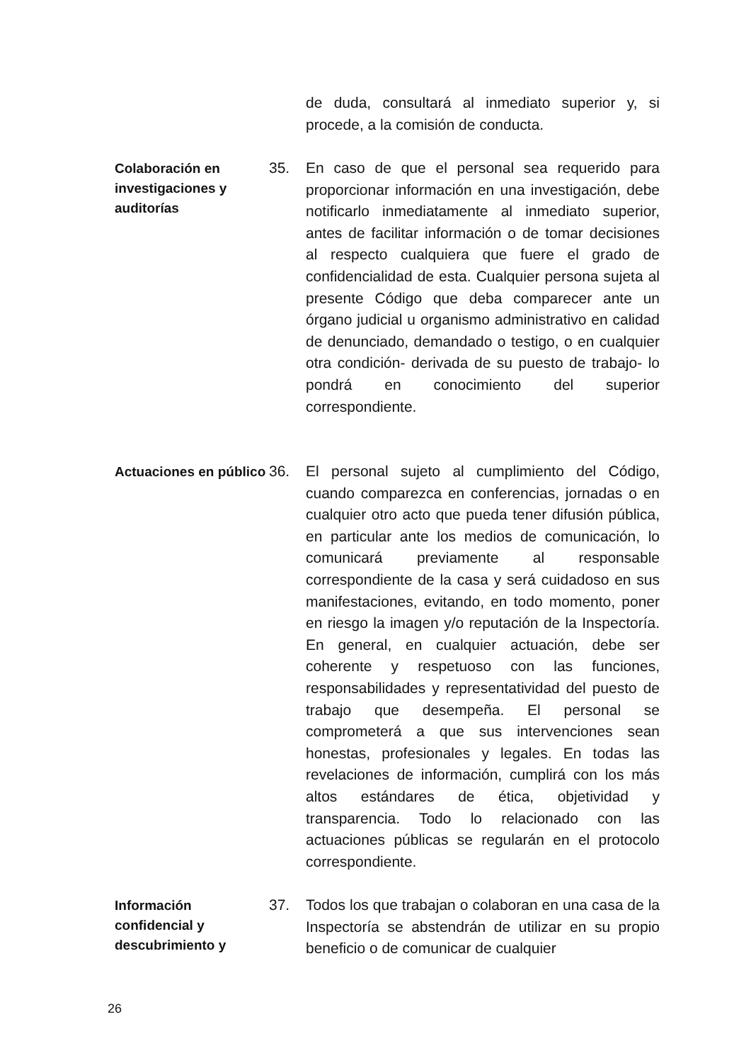de duda, consultará al inmediato superior y, si procede, a la comisión de conducta.
Colaboración en investigaciones y auditorías
35. En caso de que el personal sea requerido para proporcionar información en una investigación, debe notificarlo inmediatamente al inmediato superior, antes de facilitar información o de tomar decisiones al respecto cualquiera que fuere el grado de confidencialidad de esta. Cualquier persona sujeta al presente Código que deba comparecer ante un órgano judicial u organismo administrativo en calidad de denunciado, demandado o testigo, o en cualquier otra condición- derivada de su puesto de trabajo- lo pondrá en conocimiento del superior correspondiente.
Actuaciones en público
36. El personal sujeto al cumplimiento del Código, cuando comparezca en conferencias, jornadas o en cualquier otro acto que pueda tener difusión pública, en particular ante los medios de comunicación, lo comunicará previamente al responsable correspondiente de la casa y será cuidadoso en sus manifestaciones, evitando, en todo momento, poner en riesgo la imagen y/o reputación de la Inspectoría. En general, en cualquier actuación, debe ser coherente y respetuoso con las funciones, responsabilidades y representatividad del puesto de trabajo que desempeña. El personal se comprometerá a que sus intervenciones sean honestas, profesionales y legales. En todas las revelaciones de información, cumplirá con los más altos estándares de ética, objetividad y transparencia. Todo lo relacionado con las actuaciones públicas se regularán en el protocolo correspondiente.
Información confidencial y descubrimiento y
37. Todos los que trabajan o colaboran en una casa de la Inspectoría se abstendrán de utilizar en su propio beneficio o de comunicar de cualquier
26